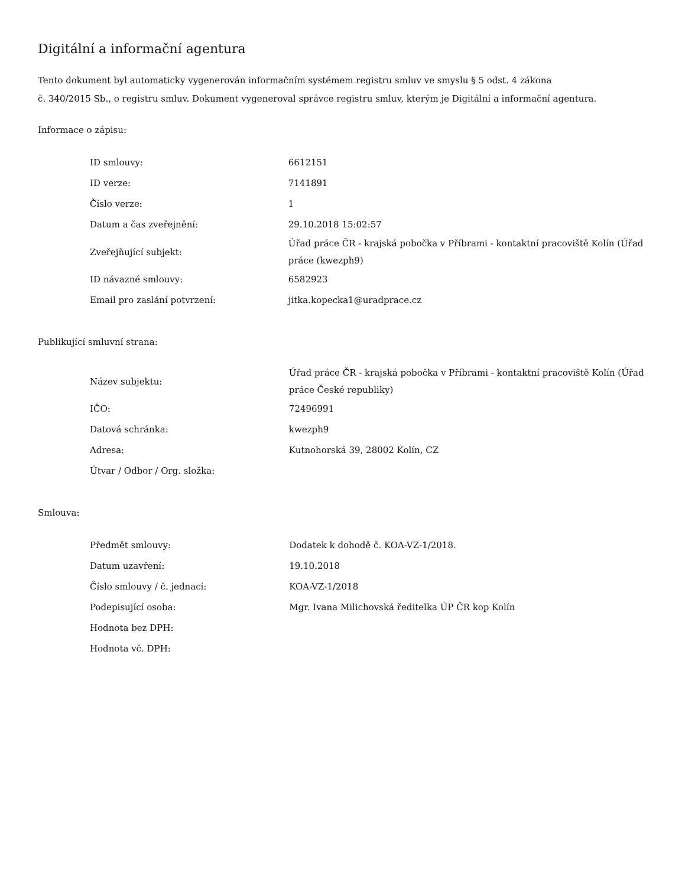Digitální a informační agentura
Tento dokument byl automaticky vygenerován informačním systémem registru smluv ve smyslu § 5 odst. 4 zákona
č. 340/2015 Sb., o registru smluv. Dokument vygeneroval správce registru smluv, kterým je Digitální a informační agentura.
Informace o zápisu:
| ID smlouvy: | 6612151 |
| ID verze: | 7141891 |
| Číslo verze: | 1 |
| Datum a čas zveřejnění: | 29.10.2018 15:02:57 |
| Zveřejňující subjekt: | Úřad práce ČR - krajská pobočka v Příbrami - kontaktní pracoviště Kolín (Úřad práce (kwezph9) |
| ID návazné smlouvy: | 6582923 |
| Email pro zaslání potvrzení: | jitka.kopecka1@uradprace.cz |
Publikující smluvní strana:
| Název subjektu: | Úřad práce ČR - krajská pobočka v Příbrami - kontaktní pracoviště Kolín (Úřad práce České republiky) |
| IČO: | 72496991 |
| Datová schránka: | kwezph9 |
| Adresa: | Kutnohorská 39, 28002 Kolín, CZ |
| Útvar / Odbor / Org. složka: | |
Smlouva:
| Předmět smlouvy: | Dodatek k dohodě č. KOA-VZ-1/2018. |
| Datum uzavření: | 19.10.2018 |
| Číslo smlouvy / č. jednací: | KOA-VZ-1/2018 |
| Podepisující osoba: | Mgr. Ivana Milichovská ředitelka ÚP ČR kop Kolín |
| Hodnota bez DPH: | |
| Hodnota vč. DPH: | |